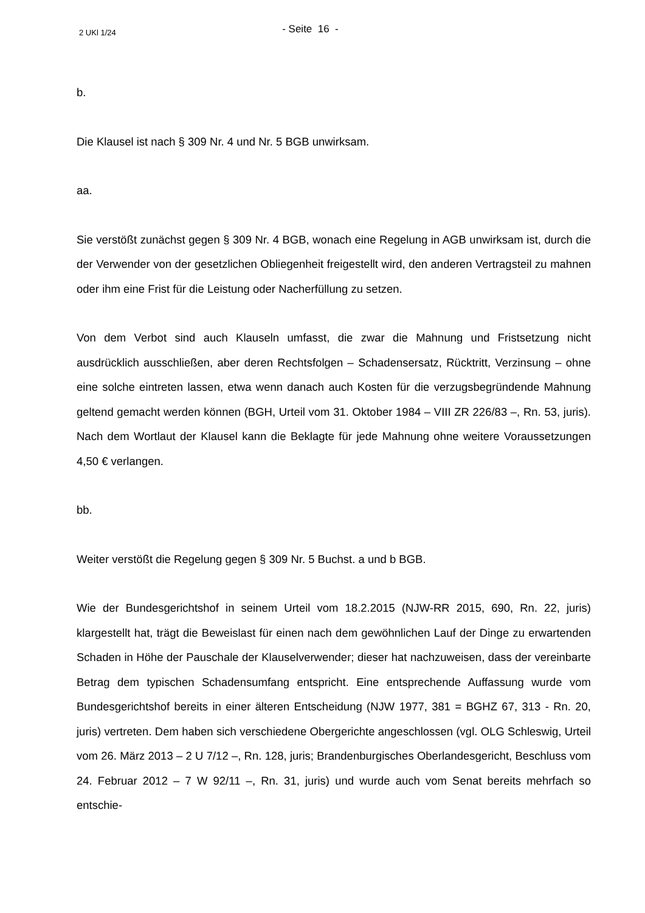2 UKl 1/24
- Seite 16 -
b.
Die Klausel ist nach § 309 Nr. 4 und Nr. 5 BGB unwirksam.
aa.
Sie verstößt zunächst gegen § 309 Nr. 4 BGB, wonach eine Regelung in AGB unwirksam ist, durch die der Verwender von der gesetzlichen Obliegenheit freigestellt wird, den anderen Vertragsteil zu mahnen oder ihm eine Frist für die Leistung oder Nacherfüllung zu setzen.
Von dem Verbot sind auch Klauseln umfasst, die zwar die Mahnung und Fristsetzung nicht ausdrücklich ausschließen, aber deren Rechtsfolgen – Schadensersatz, Rücktritt, Verzinsung – ohne eine solche eintreten lassen, etwa wenn danach auch Kosten für die verzugsbegründende Mahnung geltend gemacht werden können (BGH, Urteil vom 31. Oktober 1984 – VIII ZR 226/83 –, Rn. 53, juris). Nach dem Wortlaut der Klausel kann die Beklagte für jede Mahnung ohne weitere Voraussetzungen 4,50 € verlangen.
bb.
Weiter verstößt die Regelung gegen § 309 Nr. 5 Buchst. a und b BGB.
Wie der Bundesgerichtshof in seinem Urteil vom 18.2.2015 (NJW-RR 2015, 690, Rn. 22, juris) klargestellt hat, trägt die Beweislast für einen nach dem gewöhnlichen Lauf der Dinge zu erwartenden Schaden in Höhe der Pauschale der Klauselverwender; dieser hat nachzuweisen, dass der vereinbarte Betrag dem typischen Schadensumfang entspricht. Eine entsprechende Auffassung wurde vom Bundesgerichtshof bereits in einer älteren Entscheidung (NJW 1977, 381 = BGHZ 67, 313 - Rn. 20, juris) vertreten. Dem haben sich verschiedene Obergerichte angeschlossen (vgl. OLG Schleswig, Urteil vom 26. März 2013 – 2 U 7/12 –, Rn. 128, juris; Brandenburgisches Oberlandesgericht, Beschluss vom 24. Februar 2012 – 7 W 92/11 –, Rn. 31, juris) und wurde auch vom Senat bereits mehrfach so entschie-